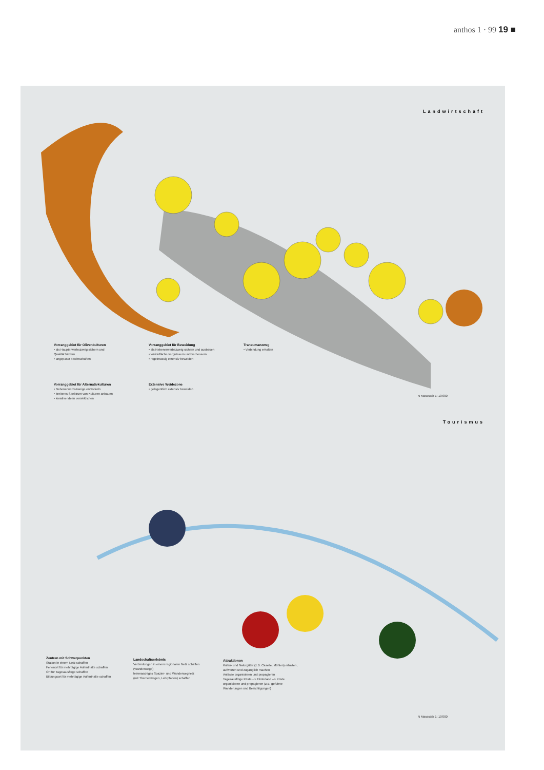anthos 1 · 99 19 ■
Landwirtschaft
Vorranggebiet für Olivenkulturen
• als Haupterwerbszweig sichern und Qualität fördern
• angepasst bewirtschaften
Vorranggebiet für Beweidung
• als Nebenerwerbszweig sichern und ausbauen
• Weidefläche vergrössern und verbessern
• regelmässig extensiv beweiden
Transumanzweg
• Verbindung erhalten
Vorranggebiet für Alternativkulturen
• Nebenerwerbszweige entwickeln
• breiteres Spektrum von Kulturen anbauen
• kreative Ideen verwirklichen
Extensive Weidezone
• gelegentlich extensiv beweiden
N Massstab 1: 10'000
Tourismus
Zentren mit Schwerpunkten
Station in einem Netz schaffen
Ferienort für mehrtägige Aufenthalte schaffen
Ort für Tagesausflüge schaffen
Bildungsort für mehrtägige Aufenthalte schaffen
Landschaftserlebnis
Verbindungen in einem regionalen Netz schaffen (Wanderwege)
feinmaschiges Spazier- und Wanderwegnetz (mit Themenwegen, Lehrpfaden) schaffen
Attraktionen
Kultur- und Naturgüter (z.B. Caselle, Mühlen) erhalten, aufwerten und zugänglich machen
Anlässe organisieren und propagieren
Tagesausflüge Küste --> Hinterland --> Küste organisieren und propagieren (z.B. geführte Wanderungen und Besichtigungen)
N Massstab 1: 10'000